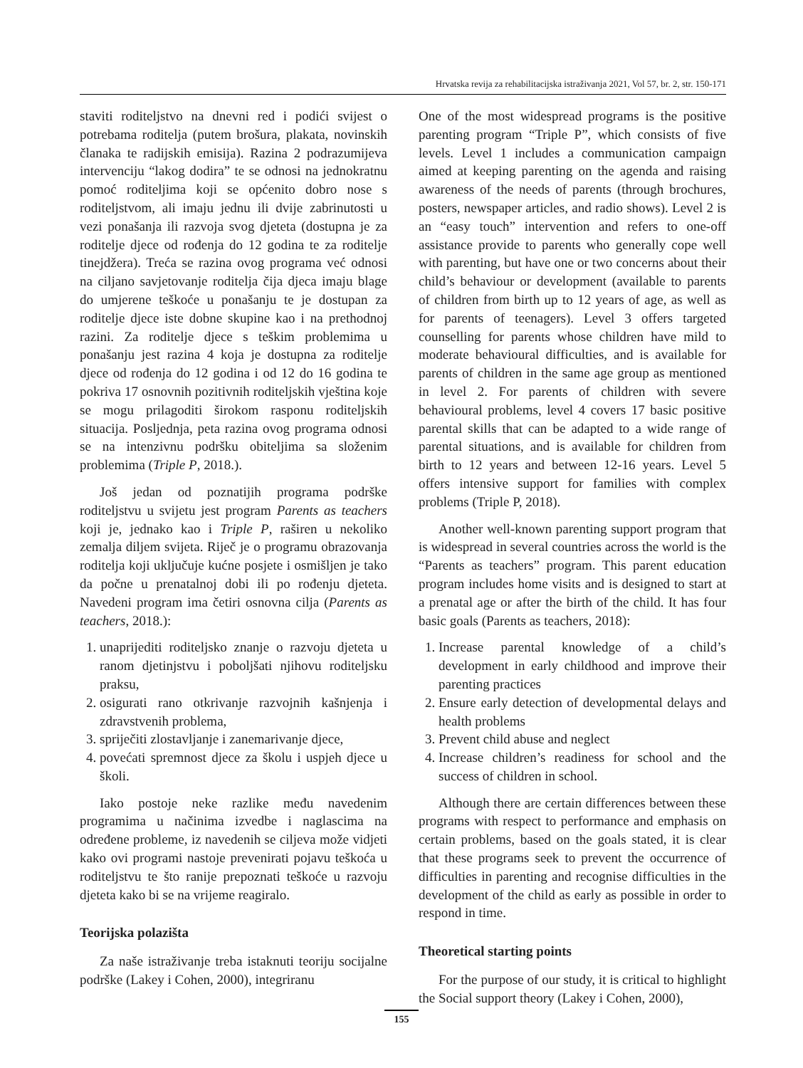Hrvatska revija za rehabilitacijska istraživanja 2021, Vol 57, br. 2, str. 150-171
staviti roditeljstvo na dnevni red i podići svijest o potrebama roditelja (putem brošura, plakata, novinskih članaka te radijskih emisija). Razina 2 podrazumijeva intervenciju “lakog dodira” te se odnosi na jednokratnu pomoć roditeljima koji se općenito dobro nose s roditeljstvom, ali imaju jednu ili dvije zabrinutosti u vezi ponašanja ili razvoja svog djeteta (dostupna je za roditelje djece od rođenja do 12 godina te za roditelje tinejdžera). Treća se razina ovog programa već odnosi na ciljano savjetovanje roditelja čija djeca imaju blage do umjerene teškoće u ponašanju te je dostupan za roditelje djece iste dobne skupine kao i na prethodnoj razini. Za roditelje djece s teškim problemima u ponašanju jest razina 4 koja je dostupna za roditelje djece od rođenja do 12 godina i od 12 do 16 godina te pokriva 17 osnovnih pozitivnih roditeljskih vještina koje se mogu prilagoditi širokom rasponu roditeljskih situacija. Posljednja, peta razina ovog programa odnosi se na intenzivnu podršku obiteljima sa složenim problemima (Triple P, 2018.).
Još jedan od poznatijih programa podrške roditeljstvu u svijetu jest program Parents as teachers koji je, jednako kao i Triple P, raširen u nekoliko zemalja diljem svijeta. Riječ je o programu obrazovanja roditelja koji uključuje kućne posjete i osmišljen je tako da počne u prenatalnoj dobi ili po rođenju djeteta. Navedeni program ima četiri osnovna cilja (Parents as teachers, 2018.):
1. unaprijediti roditeljsko znanje o razvoju djeteta u ranom djetinjstvu i poboljšati njihovu roditeljsku praksu,
2. osigurati rano otkrivanje razvojnih kašnjenja i zdravstvenih problema,
3. spriječiti zlostavljanje i zanemarivanje djece,
4. povećati spremnost djece za školu i uspjeh djece u školi.
Iako postoje neke razlike među navedenim programima u načinima izvedbe i naglascima na određene probleme, iz navedenih se ciljeva može vidjeti kako ovi programi nastoje prevenirati pojavu teškoća u roditeljstvu te što ranije prepoznati teškoće u razvoju djeteta kako bi se na vrijeme reagiralo.
Teorijska polazišta
Za naše istraživanje treba istaknuti teoriju socijalne podrške (Lakey i Cohen, 2000), integriranu
One of the most widespread programs is the positive parenting program “Triple P”, which consists of five levels. Level 1 includes a communication campaign aimed at keeping parenting on the agenda and raising awareness of the needs of parents (through brochures, posters, newspaper articles, and radio shows). Level 2 is an “easy touch” intervention and refers to one-off assistance provide to parents who generally cope well with parenting, but have one or two concerns about their child’s behaviour or development (available to parents of children from birth up to 12 years of age, as well as for parents of teenagers). Level 3 offers targeted counselling for parents whose children have mild to moderate behavioural difficulties, and is available for parents of children in the same age group as mentioned in level 2. For parents of children with severe behavioural problems, level 4 covers 17 basic positive parental skills that can be adapted to a wide range of parental situations, and is available for children from birth to 12 years and between 12-16 years. Level 5 offers intensive support for families with complex problems (Triple P, 2018).
Another well-known parenting support program that is widespread in several countries across the world is the “Parents as teachers” program. This parent education program includes home visits and is designed to start at a prenatal age or after the birth of the child. It has four basic goals (Parents as teachers, 2018):
1. Increase parental knowledge of a child’s development in early childhood and improve their parenting practices
2. Ensure early detection of developmental delays and health problems
3. Prevent child abuse and neglect
4. Increase children’s readiness for school and the success of children in school.
Although there are certain differences between these programs with respect to performance and emphasis on certain problems, based on the goals stated, it is clear that these programs seek to prevent the occurrence of difficulties in parenting and recognise difficulties in the development of the child as early as possible in order to respond in time.
Theoretical starting points
For the purpose of our study, it is critical to highlight the Social support theory (Lakey i Cohen, 2000),
155